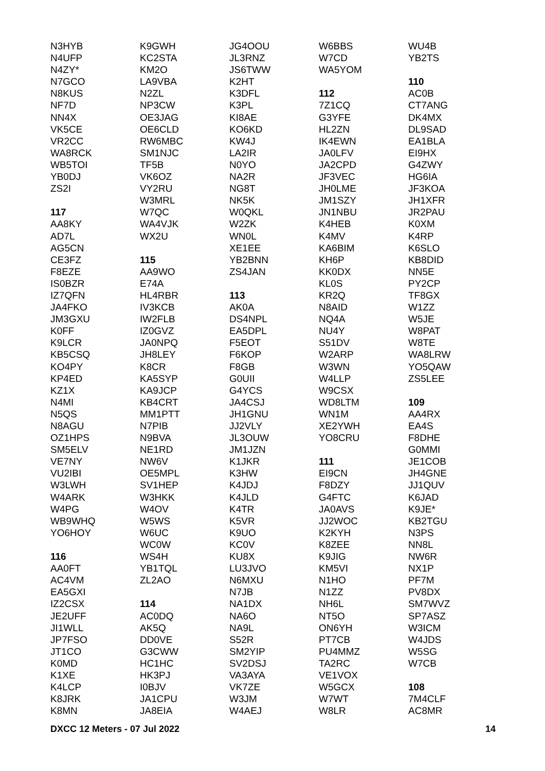N3HYB
N4UFP
N4ZY*
N7GCO
N8KUS
NF7D
NN4X
VK5CE
VR2CC
WA8RCK
WB5TOI
YB0DJ
ZS2I
117
AA8KY
AD7L
AG5CN
CE3FZ
F8EZE
IS0BZR
IZ7QFN
JA4FKO
JM3GXU
K0FF
K9LCR
KB5CSQ
KO4PY
KP4ED
KZ1X
N4MI
N5QS
N8AGU
OZ1HPS
SM5ELV
VE7NY
VU2IBI
W3LWH
W4ARK
W4PG
WB9WHQ
YO6HOY
116
AA0FT
AC4VM
EA5GXI
IZ2CSX
JE2UFF
JI1WLL
JP7FSO
JT1CO
K0MD
K1XE
K4LCP
K8JRK
K8MN
K9GWH
KC2STA
KM2O
LA9VBA
N2ZL
NP3CW
OE3JAG
OE6CLD
RW6MBC
SM1NJC
TF5B
VK6OZ
VY2RU
W3MRL
W7QC
WA4VJK
WX2U
115
AA9WO
E74A
HL4RBR
IV3KCB
IW2FLB
IZ0GVZ
JA0NPQ
JH8LEY
K8CR
KA5SYP
KA9JCP
KB4CRT
MM1PTT
N7PIB
N9BVA
NE1RD
NW6V
OE5MPL
SV1HEP
W3HKK
W4OV
W5WS
W6UC
WC0W
WS4H
YB1TQL
ZL2AO
114
AC0DQ
AK5Q
DD0VE
G3CWW
HC1HC
HK3PJ
I0BJV
JA1CPU
JA8EIA
JG4OOU
JL3RNZ
JS6TWW
K2HT
K3DFL
K3PL
KI8AE
KO6KD
KW4J
LA2IR
N0YO
NA2R
NG8T
NK5K
W0QKL
W2ZK
WN0L
XE1EE
YB2BNN
ZS4JAN
113
AK0A
DS4NPL
EA5DPL
F5EOT
F6KOP
F8GB
G0UII
G4YCS
JA4CSJ
JH1GNU
JJ2VLY
JL3OUW
JM1JZN
K1JKR
K3HW
K4JDJ
K4JLD
K4TR
K5VR
K9UO
KC0V
KU8X
LU3JVO
N6MXU
N7JB
NA1DX
NA6O
NA9L
S52R
SM2YIP
SV2DSJ
VA3AYA
VK7ZE
W3JM
W4AEJ
W6BBS
W7CD
WA5YOM
112
7Z1CQ
G3YFE
HL2ZN
IK4EWN
JA0LFV
JA2CPD
JF3VEC
JH0LME
JM1SZY
JN1NBU
K4HEB
K4MV
KA6BIM
KH6P
KK0DX
KL0S
KR2Q
N8AID
NQ4A
NU4Y
S51DV
W2ARP
W3WN
W4LLP
W9CSX
WD8LTM
WN1M
XE2YWH
YO8CRU
111
EI9CN
F8DZY
G4FTC
JA0AVS
JJ2WOC
K2KYH
K8ZEE
K9JIG
KM5VI
N1HO
N1ZZ
NH6L
NT5O
ON6YH
PT7CB
PU4MMZ
TA2RC
VE1VOX
W5GCX
W7WT
W8LR
WU4B
YB2TS
110
AC0B
CT7ANG
DK4MX
DL9SAD
EA1BLA
EI9HX
G4ZWY
HG6IA
JF3KOA
JH1XFR
JR2PAU
K0XM
K4RP
K6SLO
KB8DID
NN5E
PY2CP
TF8GX
W1ZZ
W5JE
W8PAT
W8TE
WA8LRW
YO5QAW
ZS5LEE
109
AA4RX
EA4S
F8DHE
G0MMI
JE1COB
JH4GNE
JJ1QUV
K6JAD
K9JE*
KB2TGU
N3PS
NN8L
NW6R
NX1P
PF7M
PV8DX
SM7WVZ
SP7ASZ
W3ICM
W4JDS
W5SG
W7CB
108
7M4CLF
AC8MR
DXCC 12 Meters - 07 Jul 2022 14